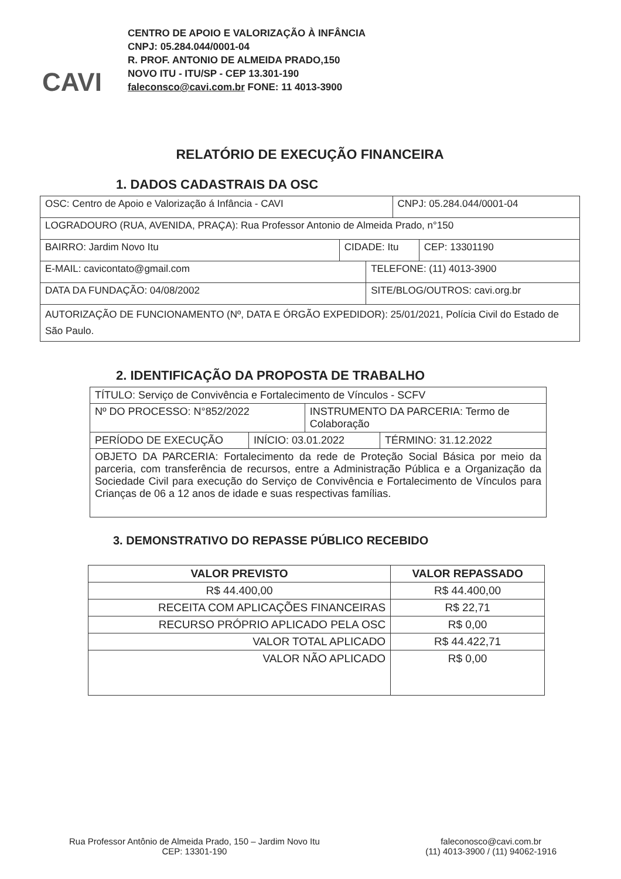CAVI
CENTRO DE APOIO E VALORIZAÇÃO À INFÂNCIA
CNPJ: 05.284.044/0001-04
R. PROF. ANTONIO DE ALMEIDA PRADO,150
NOVO ITU - ITU/SP - CEP 13.301-190
faleconsco@cavi.com.br FONE: 11 4013-3900
RELATÓRIO DE EXECUÇÃO FINANCEIRA
1. DADOS CADASTRAIS DA OSC
| OSC: Centro de Apoio e Valorização á Infância - CAVI | | | CNPJ: 05.284.044/0001-04 | |
| LOGRADOURO (RUA, AVENIDA, PRAÇA): Rua Professor Antonio de Almeida Prado, n°150 | | | | |
| BAIRRO: Jardim Novo Itu | CIDADE: Itu | | | CEP: 13301190 |
| E-MAIL: cavicontato@gmail.com | | TELEFONE: (11) 4013-3900 | | |
| DATA DA FUNDAÇÃO: 04/08/2002 | | SITE/BLOG/OUTROS: cavi.org.br | | |
| AUTORIZAÇÃO DE FUNCIONAMENTO (Nº, DATA E ÓRGÃO EXPEDIDOR): 25/01/2021, Polícia Civil do Estado de São Paulo. | | | | |
2. IDENTIFICAÇÃO DA PROPOSTA DE TRABALHO
| TÍTULO: Serviço de Convivência e Fortalecimento de Vínculos - SCFV | | | |
| Nº DO PROCESSO: N°852/2022 | | INSTRUMENTO DA PARCERIA: Termo de Colaboração | |
| PERÍODO DE EXECUÇÃO | INÍCIO: 03.01.2022 | | TÉRMINO: 31.12.2022 |
| OBJETO DA PARCERIA: Fortalecimento da rede de Proteção Social Básica por meio da parceria, com transferência de recursos, entre a Administração Pública e a Organização da Sociedade Civil para execução do Serviço de Convivência e Fortalecimento de Vínculos para Crianças de 06 a 12 anos de idade e suas respectivas famílias. | | | |
3. DEMONSTRATIVO DO REPASSE PÚBLICO RECEBIDO
| VALOR PREVISTO | VALOR REPASSADO |
| --- | --- |
| R$ 44.400,00 | R$ 44.400,00 |
| RECEITA COM APLICAÇÕES FINANCEIRAS | R$ 22,71 |
| RECURSO PRÓPRIO APLICADO PELA OSC | R$ 0,00 |
| VALOR TOTAL APLICADO | R$ 44.422,71 |
| VALOR NÃO APLICADO | R$ 0,00 |
Rua Professor Antônio de Almeida Prado, 150 – Jardim Novo Itu
CEP: 13301-190
faleconosco@cavi.com.br
(11) 4013-3900 / (11) 94062-1916